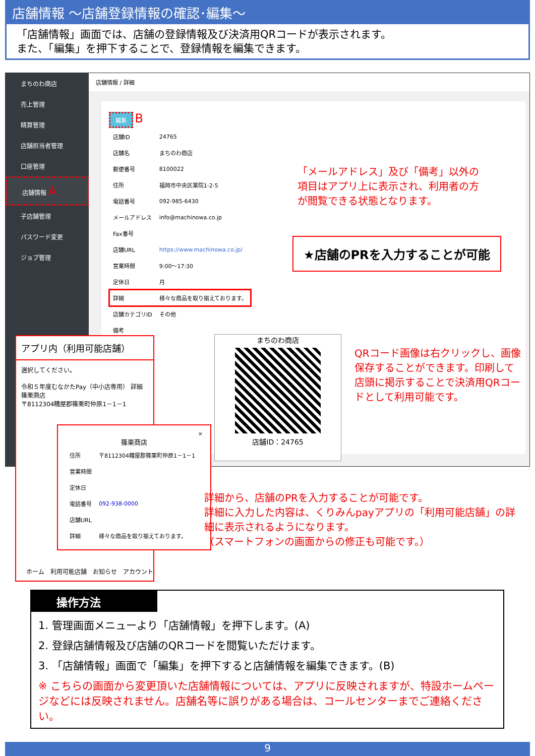店舗情報 ～店舗登録情報の確認･編集～
「店舗情報」画面では、店舗の登録情報及び決済用QRコードが表示されます。
また、「編集」を押下することで、登録情報を編集できます。
まちのわ商店
売上管理
精算管理
店舗担当者管理
口座管理
店舗情報 A
子店舗管理
パスワード変更
ジョブ管理
店舗情報 / 詳細
編集 B
| 店舗ID | 24765 |
| 店舗名 | まちのわ商店 |
| 郵便番号 | 8100022 |
| 住所 | 福岡市中央区薬院1-2-5 |
| 電話番号 | 092-985-6430 |
| メールアドレス | info@machinowa.co.jp |
| Fax番号 | |
| 店舗URL | https://www.machinowa.co.jp/ |
| 営業時間 | 9:00～17:30 |
| 定休日 | 月 |
| 詳細 | 様々な商品を取り揃えております。 |
| 店舗カテゴリID | その他 |
| 備考 | |
「メールアドレス」及び「備考」以外の項目はアプリ上に表示され、利用者の方が閲覧できる状態となります。
★店舗のPRを入力することが可能
まちのわ商店
店舗ID：24765
QRコード画像は右クリックし、画像保存することができます。印刷して店頭に掲示することで決済用QRコードとして利用可能です。
アプリ内（利用可能店舗）
選択してください。
令和５年度むなかたPay（中小店専用） 詳細
篠栗商店
〒8112304糟屋郡篠栗町仲原1－1－1
ホーム　利用可能店舗　お知らせ　アカウント
×
篠栗商店
| 住所 | 〒8112304糟屋郡篠栗町仲原1－1－1 |
| 営業時間 | |
| 定休日 | |
| 電話番号 | 092-938-0000 |
| 店舗URL | |
| 詳細 | 様々な商品を取り揃えております。 |
詳細から、店舗のPRを入力することが可能です。
詳細に入力した内容は、くりみんpayアプリの「利用可能店舗」の詳細に表示されるようになります。
（スマートフォンの画面からの修正も可能です。）
操作方法
1. 管理画面メニューより「店舗情報」を押下します。(A)
2. 登録店舗情報及び店舗のQRコードを閲覧いただけます。
3. 「店舗情報」画面で「編集」を押下すると店舗情報を編集できます。(B)
※ こちらの画面から変更頂いた店舗情報については、アプリに反映されますが、特設ホームページなどには反映されません。店舗名等に誤りがある場合は、コールセンターまでご連絡ください。
9